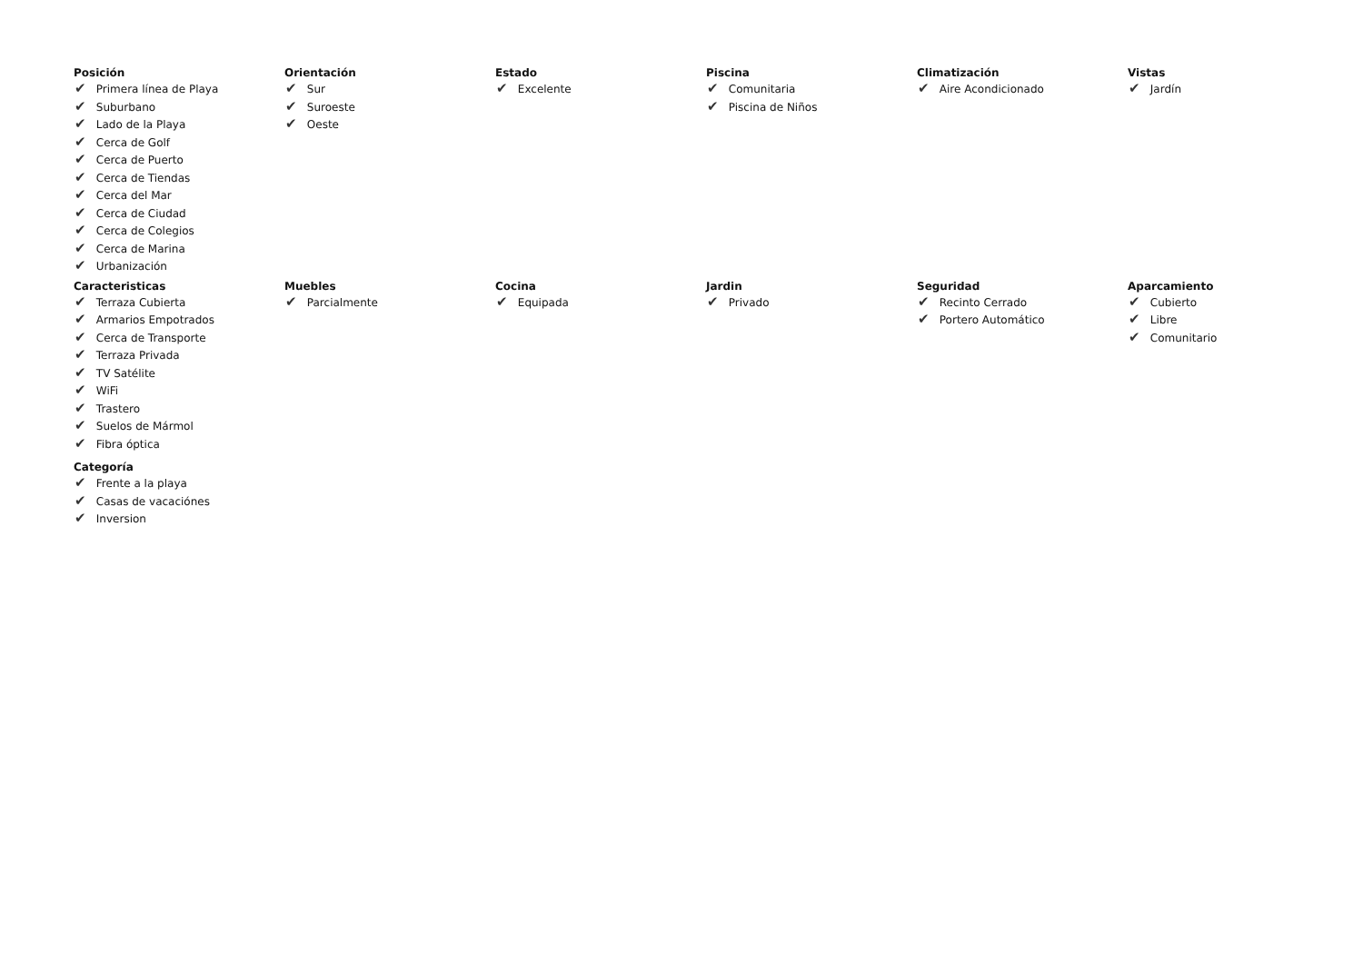Posición
✔ Primera línea de Playa
✔ Suburbano
✔ Lado de la Playa
✔ Cerca de Golf
✔ Cerca de Puerto
✔ Cerca de Tiendas
✔ Cerca del Mar
✔ Cerca de Ciudad
✔ Cerca de Colegios
✔ Cerca de Marina
✔ Urbanización
Orientación
✔ Sur
✔ Suroeste
✔ Oeste
Estado
✔ Excelente
Piscina
✔ Comunitaria
✔ Piscina de Niños
Climatización
✔ Aire Acondicionado
Vistas
✔ Jardín
Caracteristicas
✔ Terraza Cubierta
✔ Armarios Empotrados
✔ Cerca de Transporte
✔ Terraza Privada
✔ TV Satélite
✔ WiFi
✔ Trastero
✔ Suelos de Mármol
✔ Fibra óptica
Muebles
✔ Parcialmente
Cocina
✔ Equipada
Jardin
✔ Privado
Seguridad
✔ Recinto Cerrado
✔ Portero Automático
Aparcamiento
✔ Cubierto
✔ Libre
✔ Comunitario
Categoría
✔ Frente a la playa
✔ Casas de vacaciónes
✔ Inversion